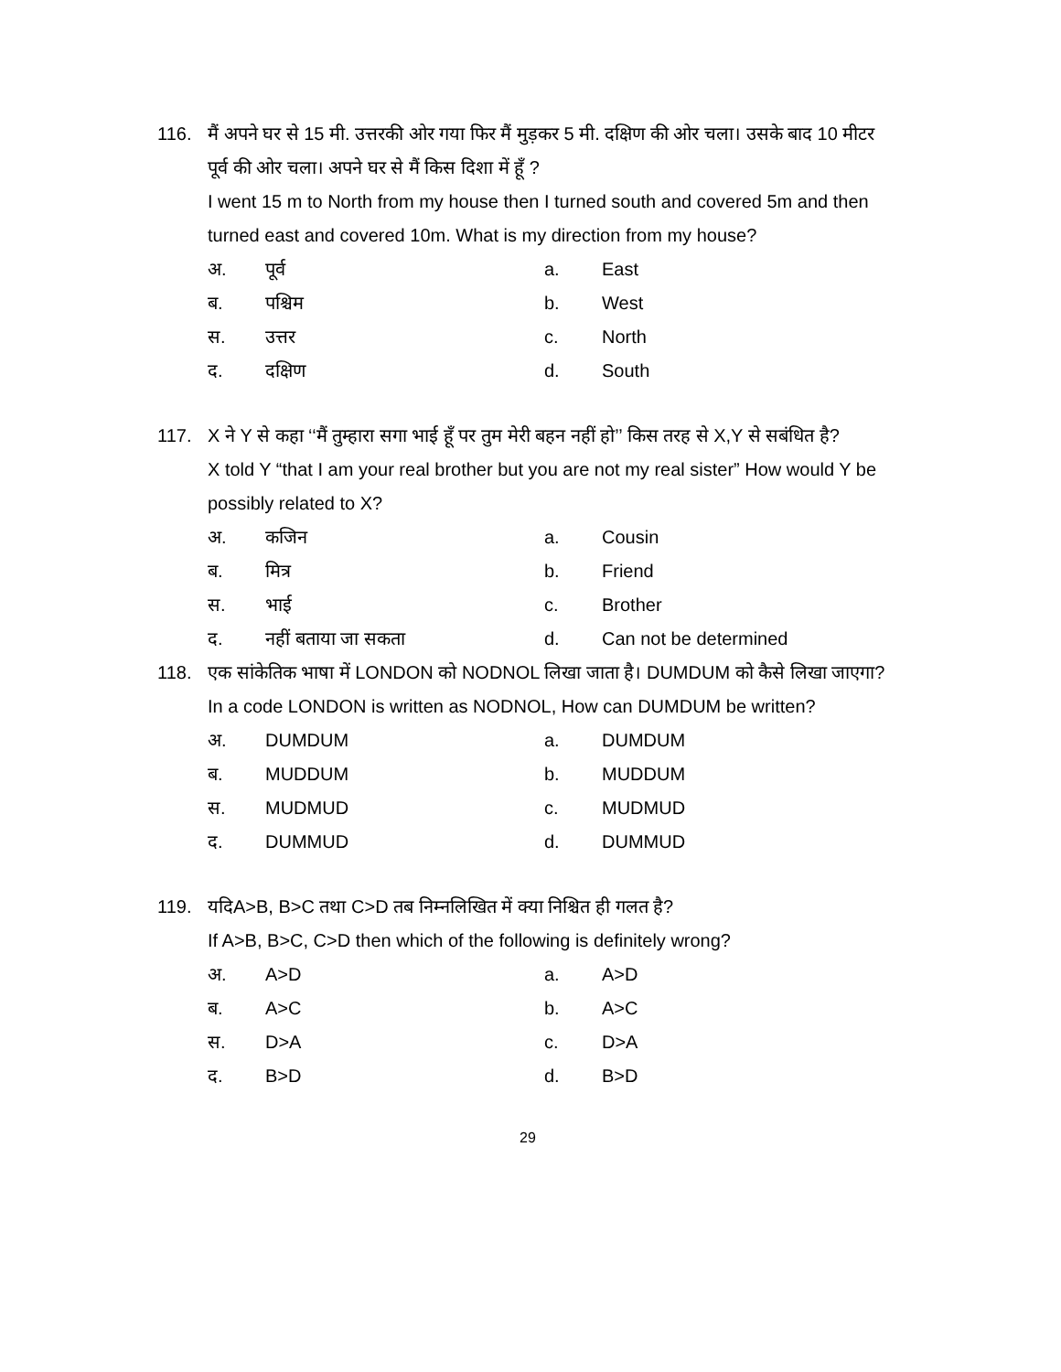116. मैं अपने घर से 15 मी. उत्तरकी ओर गया फिर मैं मुड़कर 5 मी. दक्षिण की ओर चला। उसके बाद 10 मीटर पूर्व की ओर चला। अपने घर से मैं किस दिशा में हूँ ?
I went 15 m to North from my house then I turned south and covered 5m and then turned east and covered 10m. What is my direction from my house?
अ. पूर्व a. East
ब. पश्चिम b. West
स. उत्तर c. North
द. दक्षिण d. South
117. X ने Y से कहा ‘‘मैं तुम्हारा सगा भाई हूँ पर तुम मेरी बहन नहीं हो’’ किस तरह से X,Y से सबंधित है?
X told Y “that I am your real brother but you are not my real sister” How would Y be possibly related to X?
अ. कजिन a. Cousin
ब. मित्र b. Friend
स. भाई c. Brother
द. नहीं बताया जा सकता d. Can not be determined
118. एक सांकेतिक भाषा में LONDON को NODNOL लिखा जाता है। DUMDUM को कैसे लिखा जाएगा?
In a code LONDON is written as NODNOL, How can DUMDUM be written?
अ. DUMDUM a. DUMDUM
ब. MUDDUM b. MUDDUM
स. MUDMUD c. MUDMUD
द. DUMMUD d. DUMMUD
119. यदिA>B, B>C तथा C>D तब निम्नलिखित में क्या निश्चित ही गलत है?
If A>B, B>C, C>D then which of the following is definitely wrong?
अ. A>D a. A>D
ब. A>C b. A>C
स. D>A c. D>A
द. B>D d. B>D
29